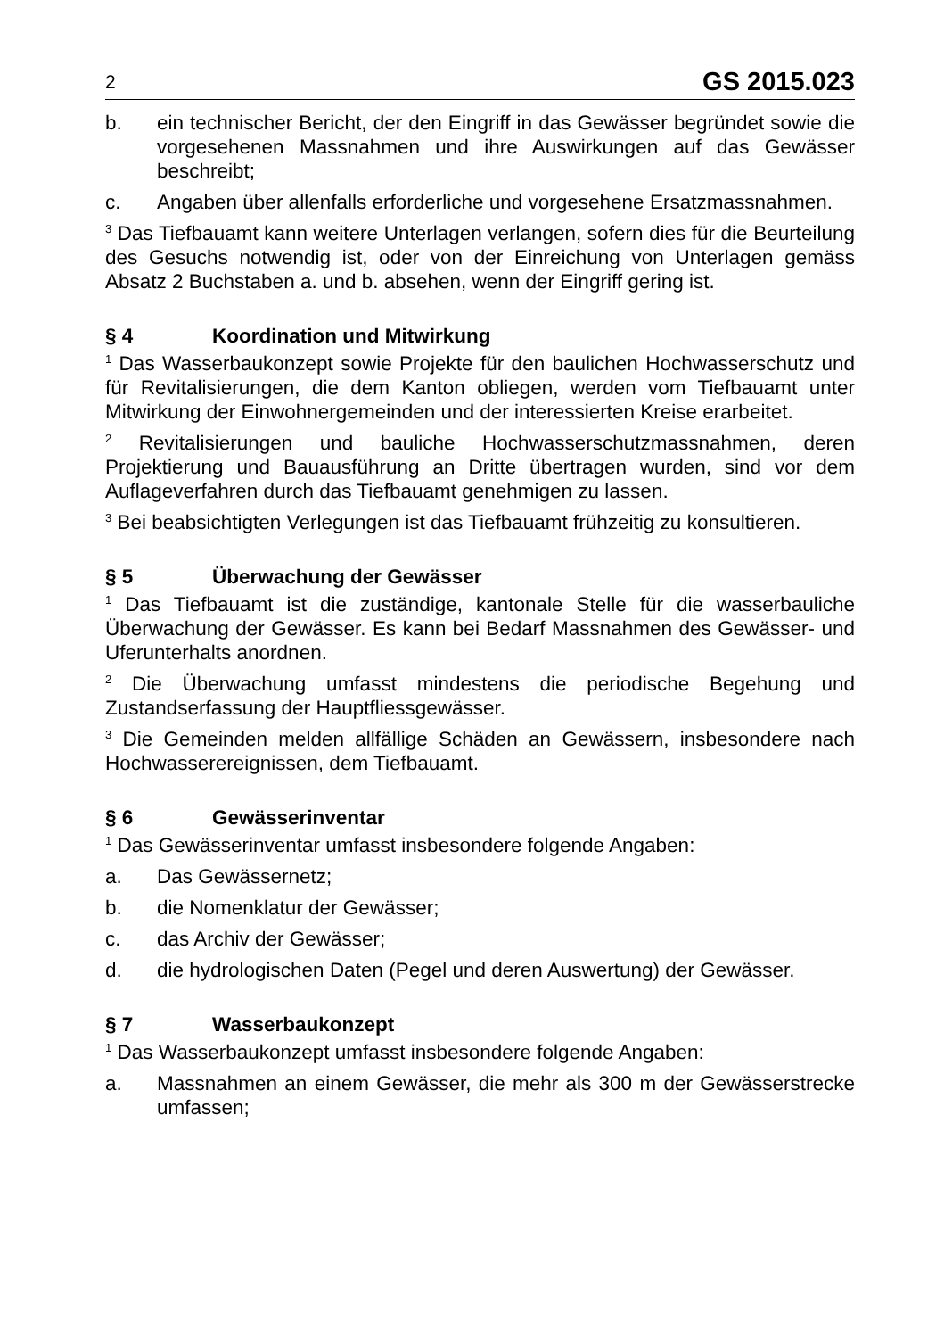2 GS 2015.023
b. ein technischer Bericht, der den Eingriff in das Gewässer begründet sowie die vorgesehenen Massnahmen und ihre Auswirkungen auf das Gewässer beschreibt;
c. Angaben über allenfalls erforderliche und vorgesehene Ersatzmassnahmen.
<sup>3</sup> Das Tiefbauamt kann weitere Unterlagen verlangen, sofern dies für die Beurteilung des Gesuchs notwendig ist, oder von der Einreichung von Unterlagen gemäss Absatz 2 Buchstaben a. und b. absehen, wenn der Eingriff gering ist.
§ 4 Koordination und Mitwirkung
<sup>1</sup> Das Wasserbaukonzept sowie Projekte für den baulichen Hochwasserschutz und für Revitalisierungen, die dem Kanton obliegen, werden vom Tiefbauamt unter Mitwirkung der Einwohnergemeinden und der interessierten Kreise erarbeitet.
<sup>2</sup> Revitalisierungen und bauliche Hochwasserschutzmassnahmen, deren Projektierung und Bauausführung an Dritte übertragen wurden, sind vor dem Auflageverfahren durch das Tiefbauamt genehmigen zu lassen.
<sup>3</sup> Bei beabsichtigten Verlegungen ist das Tiefbauamt frühzeitig zu konsultieren.
§ 5 Überwachung der Gewässer
<sup>1</sup> Das Tiefbauamt ist die zuständige, kantonale Stelle für die wasserbauliche Überwachung der Gewässer. Es kann bei Bedarf Massnahmen des Gewässer- und Uferunterhalts anordnen.
<sup>2</sup> Die Überwachung umfasst mindestens die periodische Begehung und Zustandserfassung der Hauptfliessgewässer.
<sup>3</sup> Die Gemeinden melden allfällige Schäden an Gewässern, insbesondere nach Hochwasserereignissen, dem Tiefbauamt.
§ 6 Gewässerinventar
<sup>1</sup> Das Gewässerinventar umfasst insbesondere folgende Angaben:
a. Das Gewässernetz;
b. die Nomenklatur der Gewässer;
c. das Archiv der Gewässer;
d. die hydrologischen Daten (Pegel und deren Auswertung) der Gewässer.
§ 7 Wasserbaukonzept
<sup>1</sup> Das Wasserbaukonzept umfasst insbesondere folgende Angaben:
a. Massnahmen an einem Gewässer, die mehr als 300 m der Gewässerstrecke umfassen;